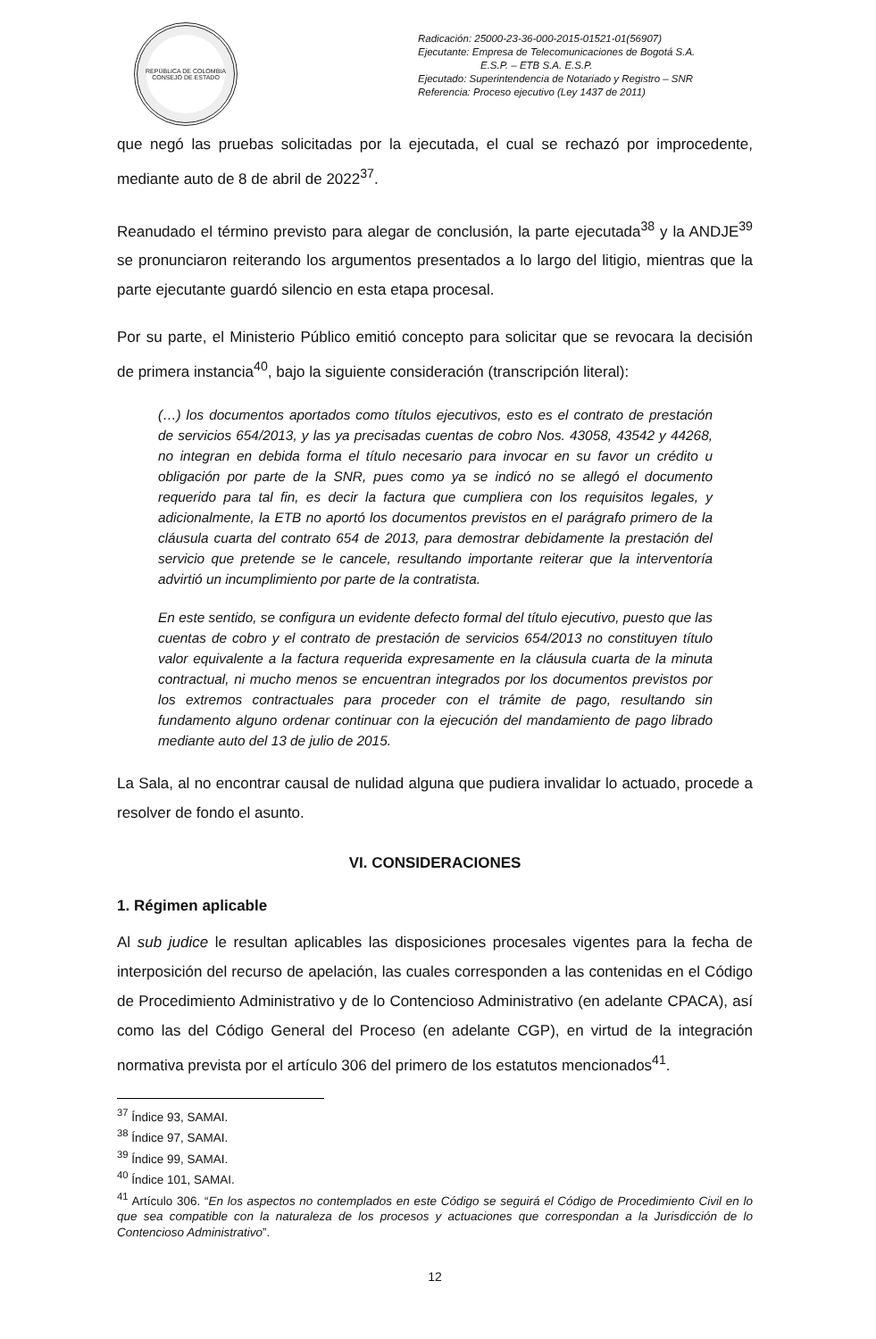REPÚBLICA DE COLOMBIA
CONSEJO DE ESTADO
Radicación: 25000-23-36-000-2015-01521-01(56907)
Ejecutante: Empresa de Telecomunicaciones de Bogotá S.A. E.S.P. – ETB S.A. E.S.P.
Ejecutado: Superintendencia de Notariado y Registro – SNR
Referencia: Proceso ejecutivo (Ley 1437 de 2011)
que negó las pruebas solicitadas por la ejecutada, el cual se rechazó por improcedente, mediante auto de 8 de abril de 2022<sup>37</sup>.
Reanudado el término previsto para alegar de conclusión, la parte ejecutada<sup>38</sup> y la ANDJE<sup>39</sup> se pronunciaron reiterando los argumentos presentados a lo largo del litigio, mientras que la parte ejecutante guardó silencio en esta etapa procesal.
Por su parte, el Ministerio Público emitió concepto para solicitar que se revocara la decisión de primera instancia<sup>40</sup>, bajo la siguiente consideración (transcripción literal):
(…) los documentos aportados como títulos ejecutivos, esto es el contrato de prestación de servicios 654/2013, y las ya precisadas cuentas de cobro Nos. 43058, 43542 y 44268, no integran en debida forma el título necesario para invocar en su favor un crédito u obligación por parte de la SNR, pues como ya se indicó no se allegó el documento requerido para tal fin, es decir la factura que cumpliera con los requisitos legales, y adicionalmente, la ETB no aportó los documentos previstos en el parágrafo primero de la cláusula cuarta del contrato 654 de 2013, para demostrar debidamente la prestación del servicio que pretende se le cancele, resultando importante reiterar que la interventoría advirtió un incumplimiento por parte de la contratista.
En este sentido, se configura un evidente defecto formal del título ejecutivo, puesto que las cuentas de cobro y el contrato de prestación de servicios 654/2013 no constituyen título valor equivalente a la factura requerida expresamente en la cláusula cuarta de la minuta contractual, ni mucho menos se encuentran integrados por los documentos previstos por los extremos contractuales para proceder con el trámite de pago, resultando sin fundamento alguno ordenar continuar con la ejecución del mandamiento de pago librado mediante auto del 13 de julio de 2015.
La Sala, al no encontrar causal de nulidad alguna que pudiera invalidar lo actuado, procede a resolver de fondo el asunto.
VI. CONSIDERACIONES
1. Régimen aplicable
Al sub judice le resultan aplicables las disposiciones procesales vigentes para la fecha de interposición del recurso de apelación, las cuales corresponden a las contenidas en el Código de Procedimiento Administrativo y de lo Contencioso Administrativo (en adelante CPACA), así como las del Código General del Proceso (en adelante CGP), en virtud de la integración normativa prevista por el artículo 306 del primero de los estatutos mencionados<sup>41</sup>.
<sup>37</sup> Índice 93, SAMAI.
<sup>38</sup> Índice 97, SAMAI.
<sup>39</sup> Índice 99, SAMAI.
<sup>40</sup> Índice 101, SAMAI.
<sup>41</sup> Artículo 306. “En los aspectos no contemplados en este Código se seguirá el Código de Procedimiento Civil en lo que sea compatible con la naturaleza de los procesos y actuaciones que correspondan a la Jurisdicción de lo Contencioso Administrativo”.
12